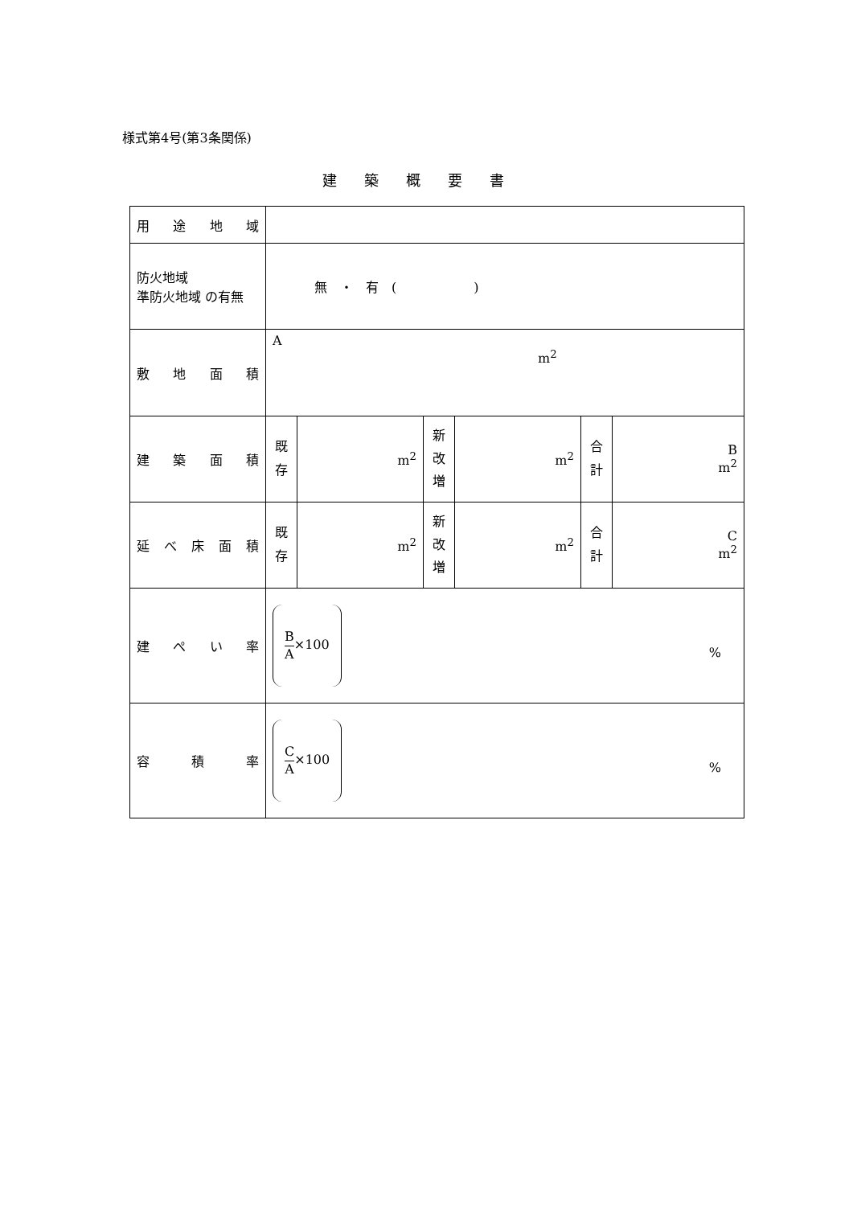様式第4号(第3条関係)
建築概要書
| 用 途 地 域 | | | | | | |
| 防火地域 準防火地域 の有無 | 無 ・ 有 ( ) | | | | | |
| 敷 地 面 積 | A m<sup>2</sup> | | | | | |
| 建 築 面 積 | 既 存 | m<sup>2</sup> | 新 改 増 | m<sup>2</sup> | 合 計 | B m<sup>2</sup> |
| 延 べ 床 面 積 | 既 存 | m<sup>2</sup> | 新 改 増 | m<sup>2</sup> | 合 計 | C m<sup>2</sup> |
| 建 ぺ い 率 | B A ×100 % | | | | | |
| 容 積 率 | C A ×100 % | | | | | |